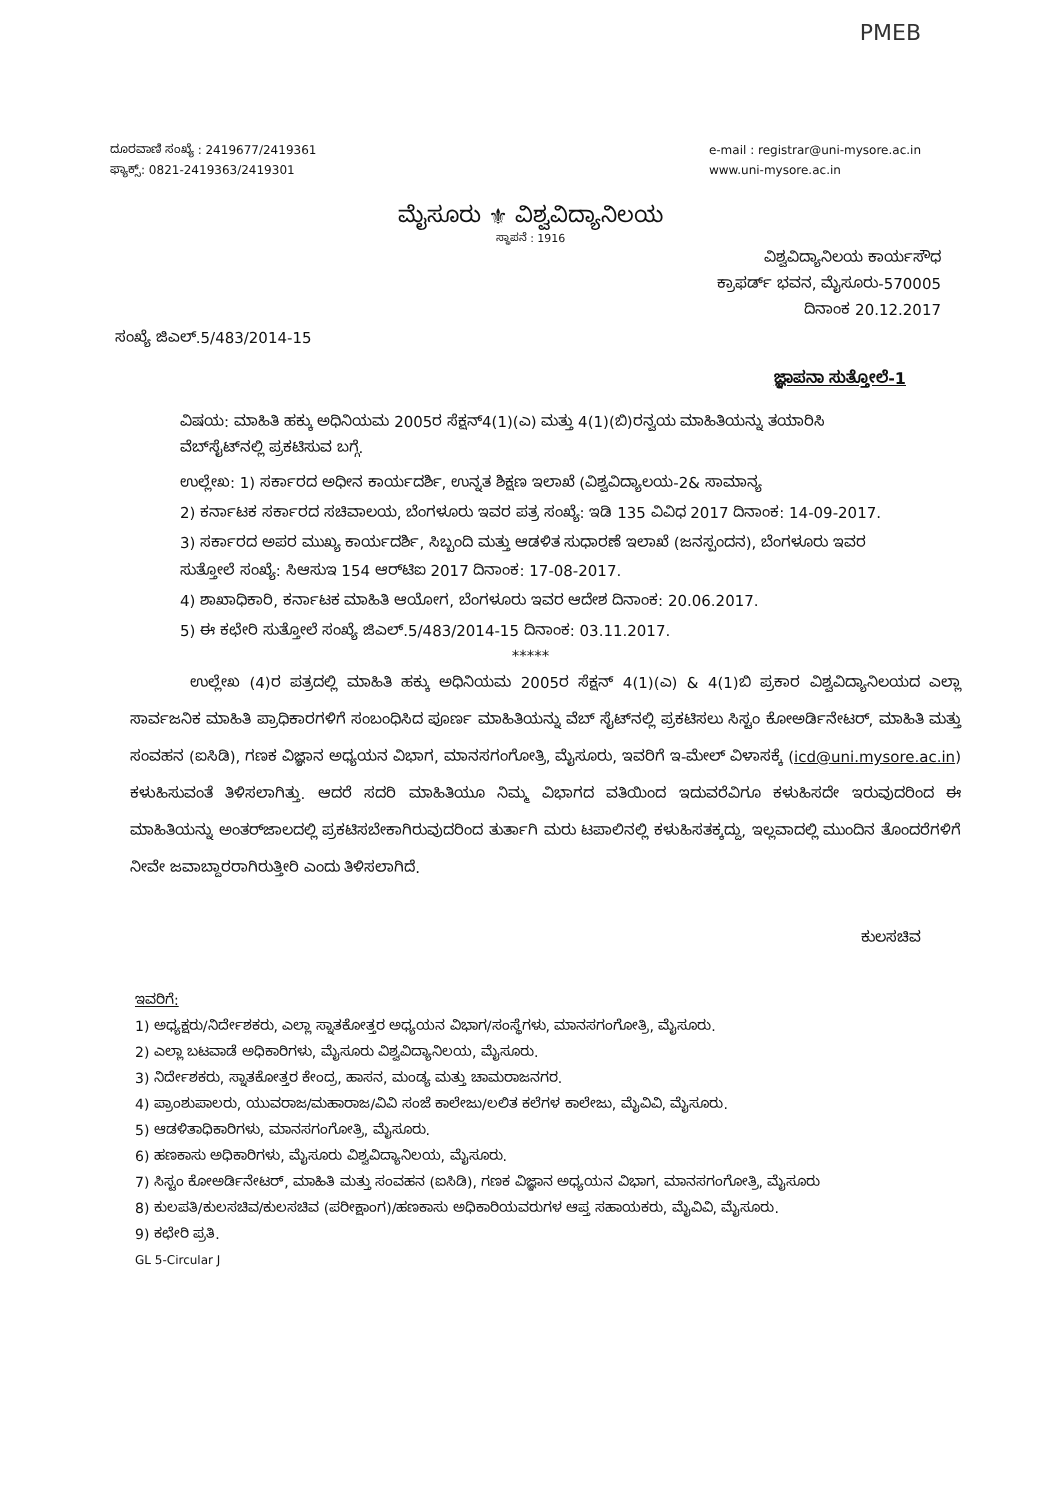PMEB
ದೂರವಾಣಿ ಸಂಖ್ಯೆ : 2419677/2419361
ಫ್ಯಾಕ್ಸ್: 0821-2419363/2419301
e-mail : registrar@uni-mysore.ac.in
www.uni-mysore.ac.in
ಮೈಸೂರು ⚜ ವಿಶ್ವವಿದ್ಯಾನಿಲಯ
ಸ್ಥಾಪನೆ : 1916
ವಿಶ್ವವಿದ್ಯಾನಿಲಯ ಕಾರ್ಯಸೌಧ
ಕ್ರಾಫರ್ಡ್ ಭವನ, ಮೈಸೂರು-570005
ದಿನಾಂಕ 20.12.2017
ಸಂಖ್ಯೆ ಜಿಎಲ್.5/483/2014-15
ಜ್ಞಾಪನಾ ಸುತ್ತೋಲೆ-1
ವಿಷಯ: ಮಾಹಿತಿ ಹಕ್ಕು ಅಧಿನಿಯಮ 2005ರ ಸೆಕ್ಷನ್4(1)(ಎ) ಮತ್ತು 4(1)(ಬಿ)ರನ್ವಯ ಮಾಹಿತಿಯನ್ನು ತಯಾರಿಸಿ ವೆಬ್‌ಸೈಟ್‌ನಲ್ಲಿ ಪ್ರಕಟಿಸುವ ಬಗ್ಗೆ.
ಉಲ್ಲೇಖ: 1) ಸರ್ಕಾರದ ಅಧೀನ ಕಾರ್ಯದರ್ಶಿ, ಉನ್ನತ ಶಿಕ್ಷಣ ಇಲಾಖೆ (ವಿಶ್ವವಿದ್ಯಾಲಯ-2& ಸಾಮಾನ್ಯ
2) ಕರ್ನಾಟಕ ಸರ್ಕಾರದ ಸಚಿವಾಲಯ, ಬೆಂಗಳೂರು ಇವರ ಪತ್ರ ಸಂಖ್ಯೆ: ಇಡಿ 135 ವಿವಿಧ 2017 ದಿನಾಂಕ: 14-09-2017.
3) ಸರ್ಕಾರದ ಅಪರ ಮುಖ್ಯ ಕಾರ್ಯದರ್ಶಿ, ಸಿಬ್ಬಂದಿ ಮತ್ತು ಆಡಳಿತ ಸುಧಾರಣೆ ಇಲಾಖೆ (ಜನಸ್ಪಂದನ), ಬೆಂಗಳೂರು ಇವರ ಸುತ್ತೋಲೆ ಸಂಖ್ಯೆ: ಸಿಆಸುಇ 154 ಆರ್‌ಟಿಐ 2017 ದಿನಾಂಕ: 17-08-2017.
4) ಶಾಖಾಧಿಕಾರಿ, ಕರ್ನಾಟಕ ಮಾಹಿತಿ ಆಯೋಗ, ಬೆಂಗಳೂರು ಇವರ ಆದೇಶ ದಿನಾಂಕ: 20.06.2017.
5) ಈ ಕಛೇರಿ ಸುತ್ತೋಲೆ ಸಂಖ್ಯೆ ಜಿಎಲ್.5/483/2014-15 ದಿನಾಂಕ: 03.11.2017.
*****
ಉಲ್ಲೇಖ (4)ರ ಪತ್ರದಲ್ಲಿ ಮಾಹಿತಿ ಹಕ್ಕು ಅಧಿನಿಯಮ 2005ರ ಸೆಕ್ಷನ್ 4(1)(ಎ) & 4(1)ಬಿ ಪ್ರಕಾರ ವಿಶ್ವವಿದ್ಯಾನಿಲಯದ ಎಲ್ಲಾ ಸಾರ್ವಜನಿಕ ಮಾಹಿತಿ ಪ್ರಾಧಿಕಾರಗಳಿಗೆ ಸಂಬಂಧಿಸಿದ ಪೂರ್ಣ ಮಾಹಿತಿಯನ್ನು ವೆಬ್ ಸೈಟ್‌ನಲ್ಲಿ ಪ್ರಕಟಿಸಲು ಸಿಸ್ಟಂ ಕೋಅರ್ಡಿನೇಟರ್, ಮಾಹಿತಿ ಮತ್ತು ಸಂವಹನ (ಐಸಿಡಿ), ಗಣಕ ವಿಜ್ಞಾನ ಅಧ್ಯಯನ ವಿಭಾಗ, ಮಾನಸಗಂಗೋತ್ರಿ, ಮೈಸೂರು, ಇವರಿಗೆ ಇ-ಮೇಲ್ ವಿಳಾಸಕ್ಕೆ (icd@uni.mysore.ac.in) ಕಳುಹಿಸುವಂತೆ ತಿಳಿಸಲಾಗಿತ್ತು. ಆದರೆ ಸದರಿ ಮಾಹಿತಿಯೂ ನಿಮ್ಮ ವಿಭಾಗದ ವತಿಯಿಂದ ಇದುವರೆವಿಗೂ ಕಳುಹಿಸದೇ ಇರುವುದರಿಂದ ಈ ಮಾಹಿತಿಯನ್ನು ಅಂತರ್‌ಜಾಲದಲ್ಲಿ ಪ್ರಕಟಿಸಬೇಕಾಗಿರುವುದರಿಂದ ತುರ್ತಾಗಿ ಮರು ಟಪಾಲಿನಲ್ಲಿ ಕಳುಹಿಸತಕ್ಕದ್ದು, ಇಲ್ಲವಾದಲ್ಲಿ ಮುಂದಿನ ತೊಂದರೆಗಳಿಗೆ ನೀವೇ ಜವಾಬ್ದಾರರಾಗಿರುತ್ತೀರಿ ಎಂದು ತಿಳಿಸಲಾಗಿದೆ.
ಕುಲಸಚಿವ
ಇವರಿಗೆ:
1) ಅಧ್ಯಕ್ಷರು/ನಿರ್ದೇಶಕರು, ಎಲ್ಲಾ ಸ್ನಾತಕೋತ್ತರ ಅಧ್ಯಯನ ವಿಭಾಗ/ಸಂಸ್ಥೆಗಳು, ಮಾನಸಗಂಗೋತ್ರಿ, ಮೈಸೂರು.
2) ಎಲ್ಲಾ ಬಟವಾಡೆ ಅಧಿಕಾರಿಗಳು, ಮೈಸೂರು ವಿಶ್ವವಿದ್ಯಾನಿಲಯ, ಮೈಸೂರು.
3) ನಿರ್ದೇಶಕರು, ಸ್ನಾತಕೋತ್ತರ ಕೇಂದ್ರ, ಹಾಸನ, ಮಂಡ್ಯ ಮತ್ತು ಚಾಮರಾಜನಗರ.
4) ಪ್ರಾಂಶುಪಾಲರು, ಯುವರಾಜ/ಮಹಾರಾಜ/ವಿವಿ ಸಂಜೆ ಕಾಲೇಜು/ಲಲಿತ ಕಲೆಗಳ ಕಾಲೇಜು, ಮೈವಿವಿ, ಮೈಸೂರು.
5) ಆಡಳಿತಾಧಿಕಾರಿಗಳು, ಮಾನಸಗಂಗೋತ್ರಿ, ಮೈಸೂರು.
6) ಹಣಕಾಸು ಅಧಿಕಾರಿಗಳು, ಮೈಸೂರು ವಿಶ್ವವಿದ್ಯಾನಿಲಯ, ಮೈಸೂರು.
7) ಸಿಸ್ಟಂ ಕೋಅರ್ಡಿನೇಟರ್, ಮಾಹಿತಿ ಮತ್ತು ಸಂವಹನ (ಐಸಿಡಿ), ಗಣಕ ವಿಜ್ಞಾನ ಅಧ್ಯಯನ ವಿಭಾಗ, ಮಾನಸಗಂಗೋತ್ರಿ, ಮೈಸೂರು
8) ಕುಲಪತಿ/ಕುಲಸಚಿವ/ಕುಲಸಚಿವ (ಪರೀಕ್ಷಾಂಗ)/ಹಣಕಾಸು ಅಧಿಕಾರಿಯವರುಗಳ ಆಪ್ತ ಸಹಾಯಕರು, ಮೈವಿವಿ, ಮೈಸೂರು.
9) ಕಛೇರಿ ಪ್ರತಿ.
GL 5-Circular J